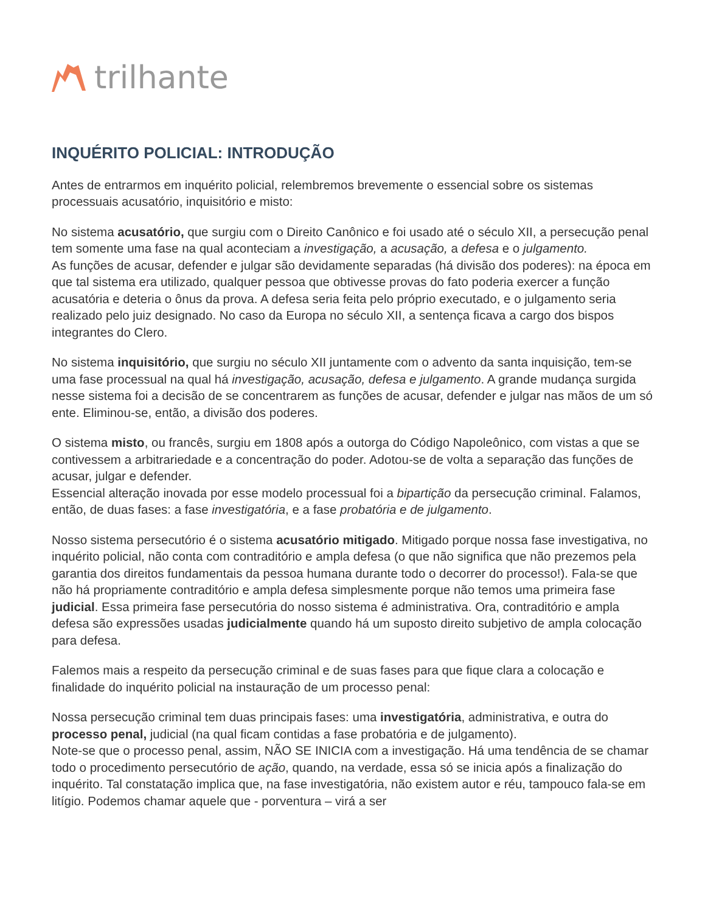trilhante
INQUÉRITO POLICIAL: INTRODUÇÃO
Antes de entrarmos em inquérito policial, relembremos brevemente o essencial sobre os sistemas processuais acusatório, inquisitório e misto:
No sistema acusatório, que surgiu com o Direito Canônico e foi usado até o século XII, a persecução penal tem somente uma fase na qual aconteciam a investigação, a acusação, a defesa e o julgamento.
As funções de acusar, defender e julgar são devidamente separadas (há divisão dos poderes): na época em que tal sistema era utilizado, qualquer pessoa que obtivesse provas do fato poderia exercer a função acusatória e deteria o ônus da prova. A defesa seria feita pelo próprio executado, e o julgamento seria realizado pelo juiz designado. No caso da Europa no século XII, a sentença ficava a cargo dos bispos integrantes do Clero.
No sistema inquisitório, que surgiu no século XII juntamente com o advento da santa inquisição, tem-se uma fase processual na qual há investigação, acusação, defesa e julgamento. A grande mudança surgida nesse sistema foi a decisão de se concentrarem as funções de acusar, defender e julgar nas mãos de um só ente. Eliminou-se, então, a divisão dos poderes.
O sistema misto, ou francês, surgiu em 1808 após a outorga do Código Napoleônico, com vistas a que se contivessem a arbitrariedade e a concentração do poder. Adotou-se de volta a separação das funções de acusar, julgar e defender.
Essencial alteração inovada por esse modelo processual foi a bipartição da persecução criminal. Falamos, então, de duas fases: a fase investigatória, e a fase probatória e de julgamento.
Nosso sistema persecutório é o sistema acusatório mitigado. Mitigado porque nossa fase investigativa, no inquérito policial, não conta com contraditório e ampla defesa (o que não significa que não prezemos pela garantia dos direitos fundamentais da pessoa humana durante todo o decorrer do processo!). Fala-se que não há propriamente contraditório e ampla defesa simplesmente porque não temos uma primeira fase judicial. Essa primeira fase persecutória do nosso sistema é administrativa. Ora, contraditório e ampla defesa são expressões usadas judicialmente quando há um suposto direito subjetivo de ampla colocação para defesa.
Falemos mais a respeito da persecução criminal e de suas fases para que fique clara a colocação e finalidade do inquérito policial na instauração de um processo penal:
Nossa persecução criminal tem duas principais fases: uma investigatória, administrativa, e outra do processo penal, judicial (na qual ficam contidas a fase probatória e de julgamento).
Note-se que o processo penal, assim, NÃO SE INICIA com a investigação. Há uma tendência de se chamar todo o procedimento persecutório de ação, quando, na verdade, essa só se inicia após a finalização do inquérito. Tal constatação implica que, na fase investigatória, não existem autor e réu, tampouco fala-se em litígio. Podemos chamar aquele que - porventura – virá a ser